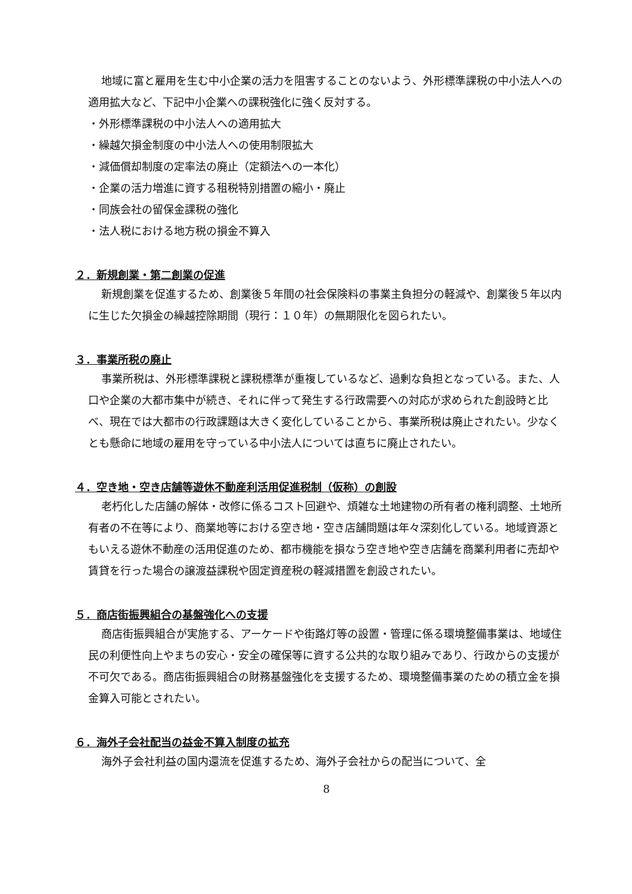地域に富と雇用を生む中小企業の活力を阻害することのないよう、外形標準課税の中小法人への適用拡大など、下記中小企業への課税強化に強く反対する。
・外形標準課税の中小法人への適用拡大
・繰越欠損金制度の中小法人への使用制限拡大
・減価償却制度の定率法の廃止（定額法への一本化）
・企業の活力増進に資する租税特別措置の縮小・廃止
・同族会社の留保金課税の強化
・法人税における地方税の損金不算入
２．新規創業・第二創業の促進
新規創業を促進するため、創業後５年間の社会保険料の事業主負担分の軽減や、創業後５年以内に生じた欠損金の繰越控除期間（現行：１０年）の無期限化を図られたい。
３．事業所税の廃止
事業所税は、外形標準課税と課税標準が重複しているなど、過剰な負担となっている。また、人口や企業の大都市集中が続き、それに伴って発生する行政需要への対応が求められた創設時と比べ、現在では大都市の行政課題は大きく変化していることから、事業所税は廃止されたい。少なくとも懸命に地域の雇用を守っている中小法人については直ちに廃止されたい。
４．空き地・空き店舗等遊休不動産利活用促進税制（仮称）の創設
老朽化した店舗の解体・改修に係るコスト回避や、煩雑な土地建物の所有者の権利調整、土地所有者の不在等により、商業地等における空き地・空き店舗問題は年々深刻化している。地域資源ともいえる遊休不動産の活用促進のため、都市機能を損なう空き地や空き店舗を商業利用者に売却や賃貸を行った場合の譲渡益課税や固定資産税の軽減措置を創設されたい。
５．商店街振興組合の基盤強化への支援
商店街振興組合が実施する、アーケードや街路灯等の設置・管理に係る環境整備事業は、地域住民の利便性向上やまちの安心・安全の確保等に資する公共的な取り組みであり、行政からの支援が不可欠である。商店街振興組合の財務基盤強化を支援するため、環境整備事業のための積立金を損金算入可能とされたい。
６．海外子会社配当の益金不算入制度の拡充
海外子会社利益の国内還流を促進するため、海外子会社からの配当について、全
8